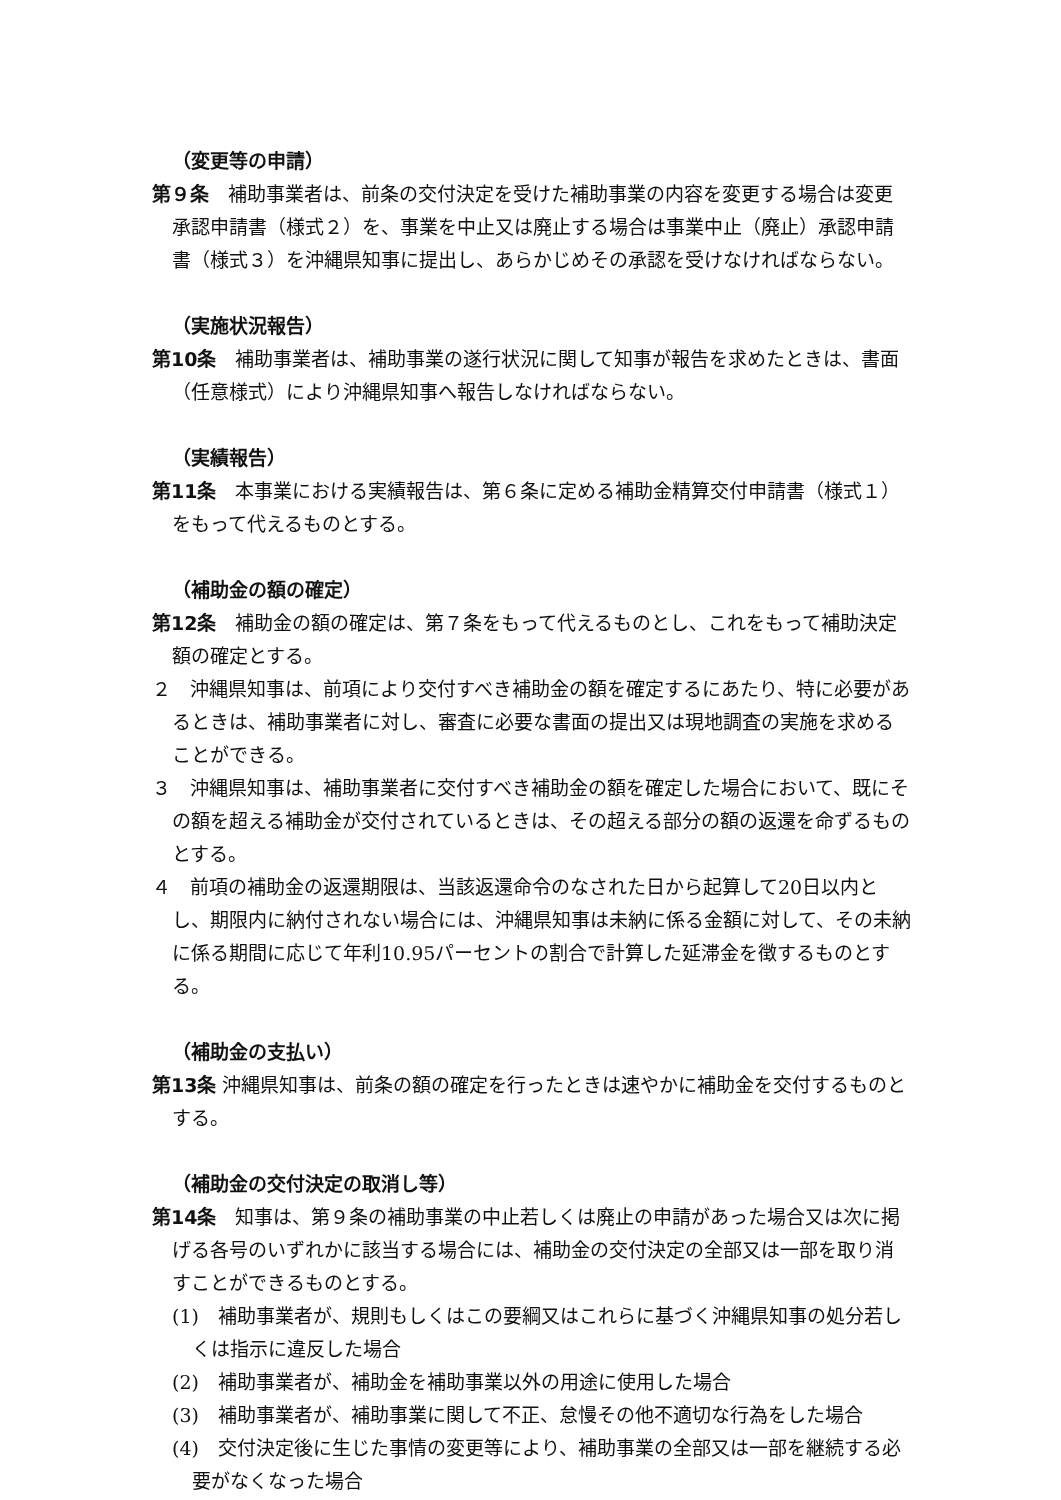（変更等の申請）
第９条　補助事業者は、前条の交付決定を受けた補助事業の内容を変更する場合は変更承認申請書（様式２）を、事業を中止又は廃止する場合は事業中止（廃止）承認申請書（様式３）を沖縄県知事に提出し、あらかじめその承認を受けなければならない。
（実施状況報告）
第10条　補助事業者は、補助事業の遂行状況に関して知事が報告を求めたときは、書面（任意様式）により沖縄県知事へ報告しなければならない。
（実績報告）
第11条　本事業における実績報告は、第６条に定める補助金精算交付申請書（様式１）をもって代えるものとする。
（補助金の額の確定）
第12条　補助金の額の確定は、第７条をもって代えるものとし、これをもって補助決定額の確定とする。
２　沖縄県知事は、前項により交付すべき補助金の額を確定するにあたり、特に必要があるときは、補助事業者に対し、審査に必要な書面の提出又は現地調査の実施を求めることができる。
３　沖縄県知事は、補助事業者に交付すべき補助金の額を確定した場合において、既にその額を超える補助金が交付されているときは、その超える部分の額の返還を命ずるものとする。
４　前項の補助金の返還期限は、当該返還命令のなされた日から起算して20日以内とし、期限内に納付されない場合には、沖縄県知事は未納に係る金額に対して、その未納に係る期間に応じて年利10.95パーセントの割合で計算した延滞金を徴するものとする。
（補助金の支払い）
第13条 沖縄県知事は、前条の額の確定を行ったときは速やかに補助金を交付するものとする。
（補助金の交付決定の取消し等）
第14条　知事は、第９条の補助事業の中止若しくは廃止の申請があった場合又は次に掲げる各号のいずれかに該当する場合には、補助金の交付決定の全部又は一部を取り消すことができるものとする。
(1)　補助事業者が、規則もしくはこの要綱又はこれらに基づく沖縄県知事の処分若しくは指示に違反した場合
(2)　補助事業者が、補助金を補助事業以外の用途に使用した場合
(3)　補助事業者が、補助事業に関して不正、怠慢その他不適切な行為をした場合
(4)　交付決定後に生じた事情の変更等により、補助事業の全部又は一部を継続する必要がなくなった場合